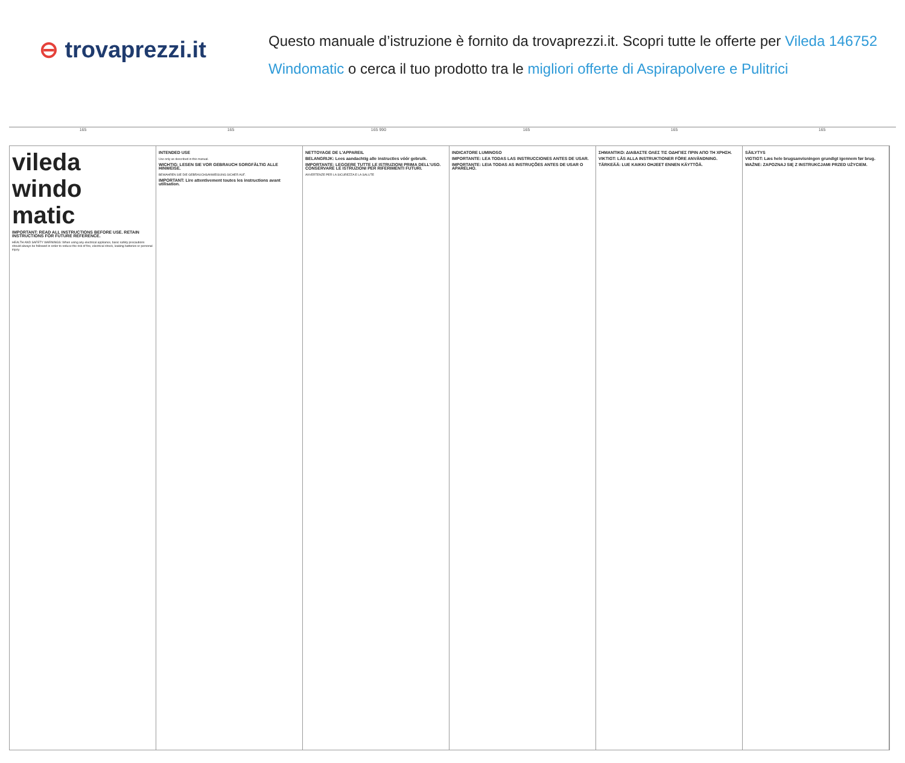⊖ trovaprezzi.it
Questo manuale d’istruzione è fornito da trovaprezzi.it. Scopri tutte le offerte per Vileda 146752
Windomatic o cerca il tuo prodotto tra le migliori offerte di Aspirapolvere e Pulitrici
165 165 165 990 165 165 165
vileda
windo
matic
IMPORTANT: READ ALL INSTRUCTIONS BEFORE USE. RETAIN INSTRUCTIONS FOR FUTURE REFERENCE.
HEALTH AND SAFETY WARNINGS: When using any electrical appliance, basic safety precautions should always be followed in order to reduce the risk of fire, electrical shock, leaking batteries or personal injury.
INTENDED USE
Use only as described in this manual.
WICHTIG: LESEN SIE VOR GEBRAUCH SORGFÄLTIG ALLE HINWEISE.
BEWAHREN SIE DIE GEBRAUCHSANWEISUNG SICHER AUF.
IMPORTANT: Lire attentivement toutes les instructions avant utilisation.
NETTOYAGE DE L'APPAREIL
BELANGRIJK: Lees aandachtig alle instructies vóór gebruik.
IMPORTANTE: LEGGERE TUTTE LE ISTRUZIONI PRIMA DELL'USO. CONSERVARE LE ISTRUZIONI PER RIFERIMENTI FUTURI.
AVVERTENZE PER LA SICUREZZA E LA SALUTE
INDICATORE LUMINOSO
IMPORTANTE: LEA TODAS LAS INSTRUCCIONES ANTES DE USAR.
IMPORTANTE: LEIA TODAS AS INSTRUÇÕES ANTES DE USAR O APARELHO.
ΣΗΜΑΝΤΙΚΟ: ΔΙΑΒΑΣΤΕ ΟΛΕΣ ΤΙΣ ΟΔΗΓΙΕΣ ΠΡΙΝ ΑΠΟ ΤΗ ΧΡΗΣΗ.
VIKTIGT: LÄS ALLA INSTRUKTIONER FÖRE ANVÄNDNING.
TÄRKEÄÄ: LUE KAIKKI OHJEET ENNEN KÄYTTÖÄ.
SÄILYTYS
VIGTIGT: Læs hele brugsanvisningen grundigt igennem før brug.
WAŻNE: ZAPOZNAJ SIĘ Z INSTRUKCJAMI PRZED UŻYCIEM.